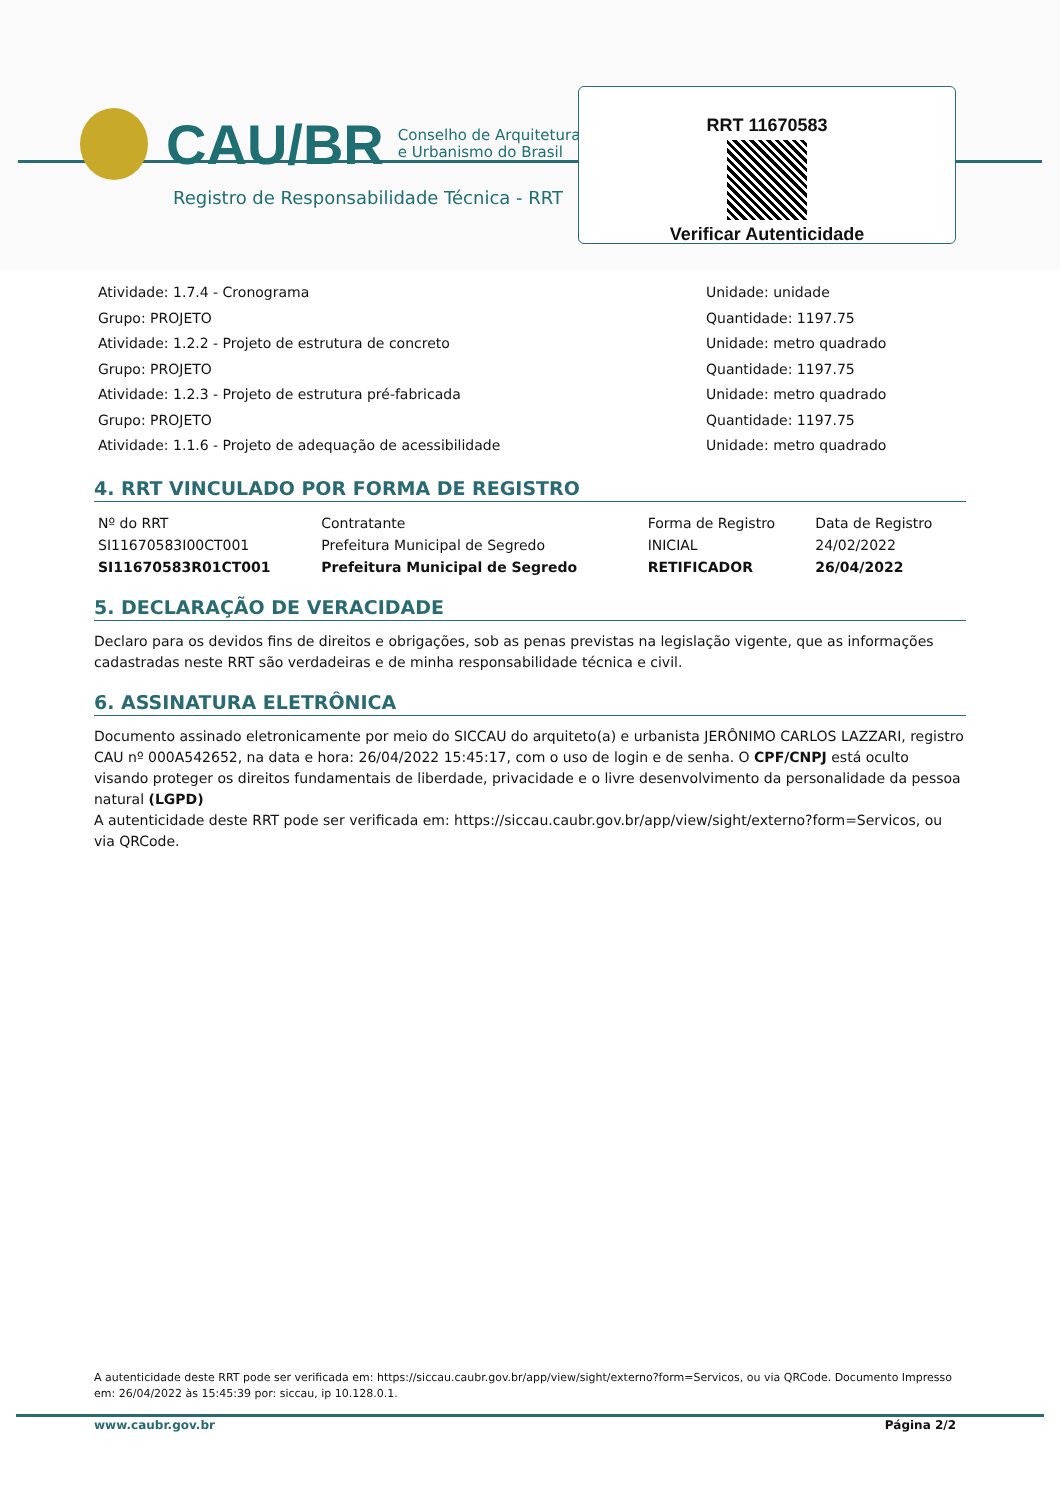CAU/BR Conselho de Arquitetura
e Urbanismo do Brasil
Registro de Responsabilidade Técnica - RRT
RRT 11670583
Verificar Autenticidade
Atividade: 1.7.4 - Cronograma
Grupo: PROJETO
Atividade: 1.2.2 - Projeto de estrutura de concreto
Grupo: PROJETO
Atividade: 1.2.3 - Projeto de estrutura pré-fabricada
Grupo: PROJETO
Atividade: 1.1.6 - Projeto de adequação de acessibilidade
Unidade: unidade
Quantidade: 1197.75
Unidade: metro quadrado
Quantidade: 1197.75
Unidade: metro quadrado
Quantidade: 1197.75
Unidade: metro quadrado
4. RRT VINCULADO POR FORMA DE REGISTRO
| Nº do RRT | Contratante | Forma de Registro | Data de Registro |
| SI11670583I00CT001 | Prefeitura Municipal de Segredo | INICIAL | 24/02/2022 |
| SI11670583R01CT001 | Prefeitura Municipal de Segredo | RETIFICADOR | 26/04/2022 |
5. DECLARAÇÃO DE VERACIDADE
Declaro para os devidos fins de direitos e obrigações, sob as penas previstas na legislação vigente, que as informações cadastradas neste RRT são verdadeiras e de minha responsabilidade técnica e civil.
6. ASSINATURA ELETRÔNICA
Documento assinado eletronicamente por meio do SICCAU do arquiteto(a) e urbanista JERÔNIMO CARLOS LAZZARI, registro CAU nº 000A542652, na data e hora: 26/04/2022 15:45:17, com o uso de login e de senha. O CPF/CNPJ está oculto visando proteger os direitos fundamentais de liberdade, privacidade e o livre desenvolvimento da personalidade da pessoa natural (LGPD)
A autenticidade deste RRT pode ser verificada em: https://siccau.caubr.gov.br/app/view/sight/externo?form=Servicos, ou via QRCode.
A autenticidade deste RRT pode ser verificada em: https://siccau.caubr.gov.br/app/view/sight/externo?form=Servicos, ou via QRCode. Documento Impresso em: 26/04/2022 às 15:45:39 por: siccau, ip 10.128.0.1.
www.caubr.gov.br Página 2/2